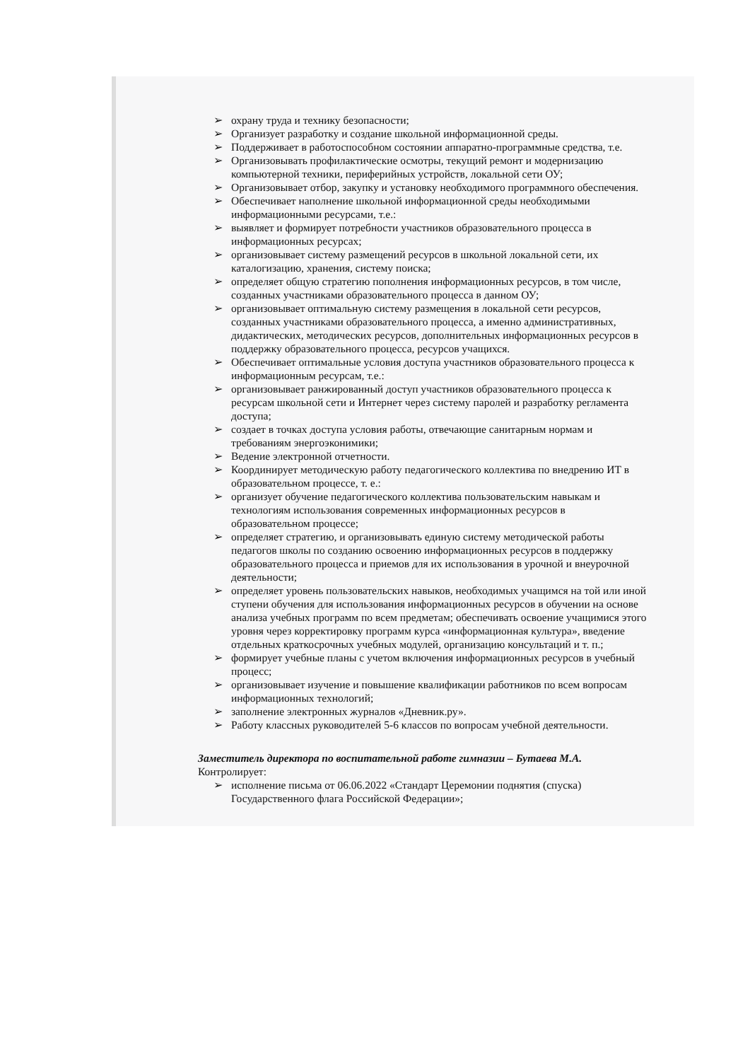➢ охрану труда и технику безопасности;
➢ Организует разработку и создание школьной информационной среды.
➢ Поддерживает в работоспособном состоянии аппаратно-программные средства, т.е.
➢ Организовывать профилактические осмотры, текущий ремонт и модернизацию компьютерной техники, периферийных устройств, локальной сети ОУ;
➢ Организовывает отбор, закупку и установку необходимого программного обеспечения.
➢ Обеспечивает наполнение школьной информационной среды необходимыми информационными ресурсами, т.е.:
➢ выявляет и формирует потребности участников образовательного процесса в информационных ресурсах;
➢ организовывает систему размещений ресурсов в школьной локальной сети, их каталогизацию, хранения, систему поиска;
➢ определяет общую стратегию пополнения информационных ресурсов, в том числе, созданных участниками образовательного процесса в данном ОУ;
➢ организовывает оптимальную систему размещения в локальной сети ресурсов, созданных участниками образовательного процесса, а именно административных, дидактических, методических ресурсов, дополнительных информационных ресурсов в поддержку образовательного процесса, ресурсов учащихся.
➢ Обеспечивает оптимальные условия доступа участников образовательного процесса к информационным ресурсам, т.е.:
➢ организовывает ранжированный доступ участников образовательного процесса к ресурсам школьной сети и Интернет через систему паролей и разработку регламента доступа;
➢ создает в точках доступа условия работы, отвечающие санитарным нормам и требованиям энергоэконимики;
➢ Ведение электронной отчетности.
➢ Координирует методическую работу педагогического коллектива по внедрению ИТ в образовательном процессе, т. е.:
➢ организует обучение педагогического коллектива пользовательским навыкам и технологиям использования современных информационных ресурсов в образовательном процессе;
➢ определяет стратегию, и организовывать единую систему методической работы педагогов школы по созданию освоению информационных ресурсов в поддержку образовательного процесса и приемов для их использования в урочной и внеурочной деятельности;
➢ определяет уровень пользовательских навыков, необходимых учащимся на той или иной ступени обучения для использования информационных ресурсов в обучении на основе анализа учебных программ по всем предметам; обеспечивать освоение учащимися этого уровня через корректировку программ курса «информационная культура», введение отдельных краткосрочных учебных модулей, организацию консультаций и т. п.;
➢ формирует учебные планы с учетом включения информационных ресурсов в учебный процесс;
➢ организовывает изучение и повышение квалификации работников по всем вопросам информационных технологий;
➢ заполнение электронных журналов «Дневник.ру».
➢ Работу классных руководителей 5-6 классов по вопросам учебной деятельности.
Заместитель директора по воспитательной работе гимназии – Бутаева М.А.
Контролирует:
➢ исполнение письма от 06.06.2022 «Стандарт Церемонии поднятия (спуска) Государственного флага Российской Федерации»;